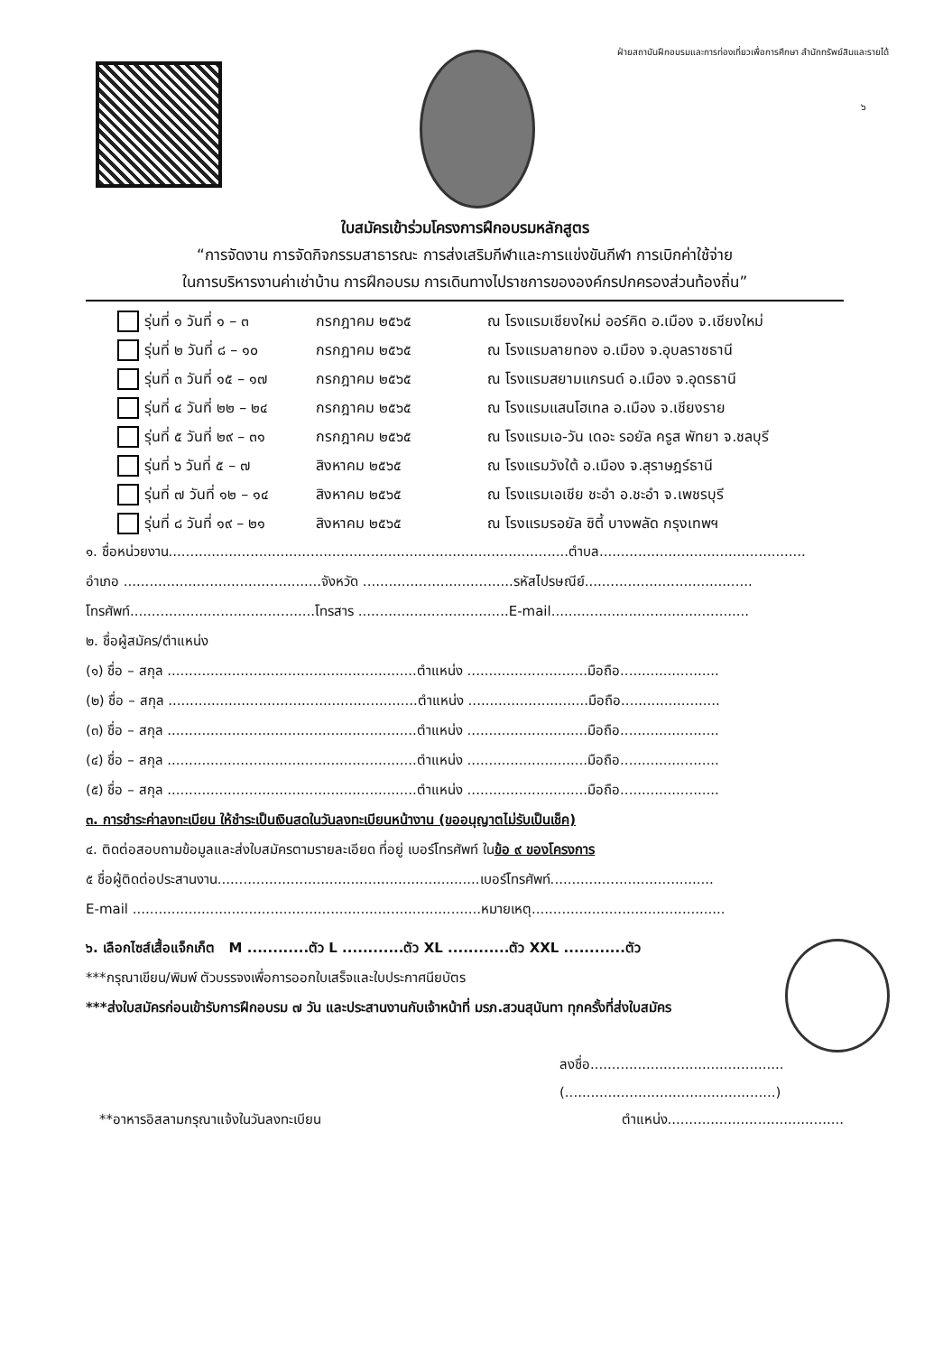ฝ่ายสถาบันฝึกอบรมและการท่องเที่ยวเพื่อการศึกษา สำนักทรัพย์สินและรายได้
๖
ใบสมัครเข้าร่วมโครงการฝึกอบรมหลักสูตร
“การจัดงาน การจัดกิจกรรมสาธารณะ การส่งเสริมกีฬาและการแข่งขันกีฬา การเบิกค่าใช้จ่าย
ในการบริหารงานค่าเช่าบ้าน การฝึกอบรม การเดินทางไปราชการขององค์กรปกครองส่วนท้องถิ่น”
รุ่นที่ ๑ วันที่ ๑ – ๓ กรกฎาคม ๒๕๖๕ ณ โรงแรมเชียงใหม่ ออร์คิด อ.เมือง จ.เชียงใหม่
รุ่นที่ ๒ วันที่ ๘ – ๑๐ กรกฎาคม ๒๕๖๕ ณ โรงแรมลายทอง อ.เมือง จ.อุบลราชธานี
รุ่นที่ ๓ วันที่ ๑๕ – ๑๗ กรกฎาคม ๒๕๖๕ ณ โรงแรมสยามแกรนด์ อ.เมือง จ.อุดรธานี
รุ่นที่ ๔ วันที่ ๒๒ – ๒๔ กรกฎาคม ๒๕๖๕ ณ โรงแรมแสนโฮเทล อ.เมือง จ.เชียงราย
รุ่นที่ ๕ วันที่ ๒๙ – ๓๑ กรกฎาคม ๒๕๖๕ ณ โรงแรมเอ-วัน เดอะ รอยัล ครูส พัทยา จ.ชลบุรี
รุ่นที่ ๖ วันที่ ๕ – ๗ สิงหาคม ๒๕๖๕ ณ โรงแรมวังใต้ อ.เมือง จ.สุราษฎร์ธานี
รุ่นที่ ๗ วันที่ ๑๒ – ๑๔ สิงหาคม ๒๕๖๕ ณ โรงแรมเอเชีย ชะอำ อ.ชะอำ จ.เพชรบุรี
รุ่นที่ ๘ วันที่ ๑๙ – ๒๑ สิงหาคม ๒๕๖๕ ณ โรงแรมรอยัล ซิตี้ บางพลัด กรุงเทพฯ
๑. ชื่อหน่วยงาน.............................................................................................ตำบล................................................
อำเภอ ..............................................จังหวัด ...................................รหัสไปรษณีย์.......................................
โทรศัพท์...........................................โทรสาร ...................................E-mail..............................................
๒. ชื่อผู้สมัคร/ตำแหน่ง
(๑) ชื่อ – สกุล ..........................................................ตำแหน่ง ............................มือถือ.......................
(๒) ชื่อ – สกุล ..........................................................ตำแหน่ง ............................มือถือ.......................
(๓) ชื่อ – สกุล ..........................................................ตำแหน่ง ............................มือถือ.......................
(๔) ชื่อ – สกุล ..........................................................ตำแหน่ง ............................มือถือ.......................
(๕) ชื่อ – สกุล ..........................................................ตำแหน่ง ............................มือถือ.......................
๓. การชำระค่าลงทะเบียน ให้ชำระเป็นเงินสดในวันลงทะเบียนหน้างาน (ขออนุญาตไม่รับเป็นเช็ค)
๔. ติดต่อสอบถามข้อมูลและส่งใบสมัครตามรายละเอียด ที่อยู่ เบอร์โทรศัพท์ ในข้อ ๙ ของโครงการ
๕ ชื่อผู้ติดต่อประสานงาน.............................................................เบอร์โทรศัพท์......................................
E-mail .................................................................................หมายเหตุ.............................................
๖. เลือกไซส์เสื้อแจ็กเก็ต M ............ตัว L ............ตัว XL ............ตัว XXL ............ตัว
***กรุณาเขียน/พิมพ์ ตัวบรรจงเพื่อการออกใบเสร็จและใบประกาศนียบัตร
***ส่งใบสมัครก่อนเข้ารับการฝึกอบรม ๗ วัน และประสานงานกับเจ้าหน้าที่ มรภ.สวนสุนันทา ทุกครั้งที่ส่งใบสมัคร
ลงชื่อ.............................................
(.................................................)
**อาหารอิสลามกรุณาแจ้งในวันลงทะเบียน
ตำแหน่ง.........................................